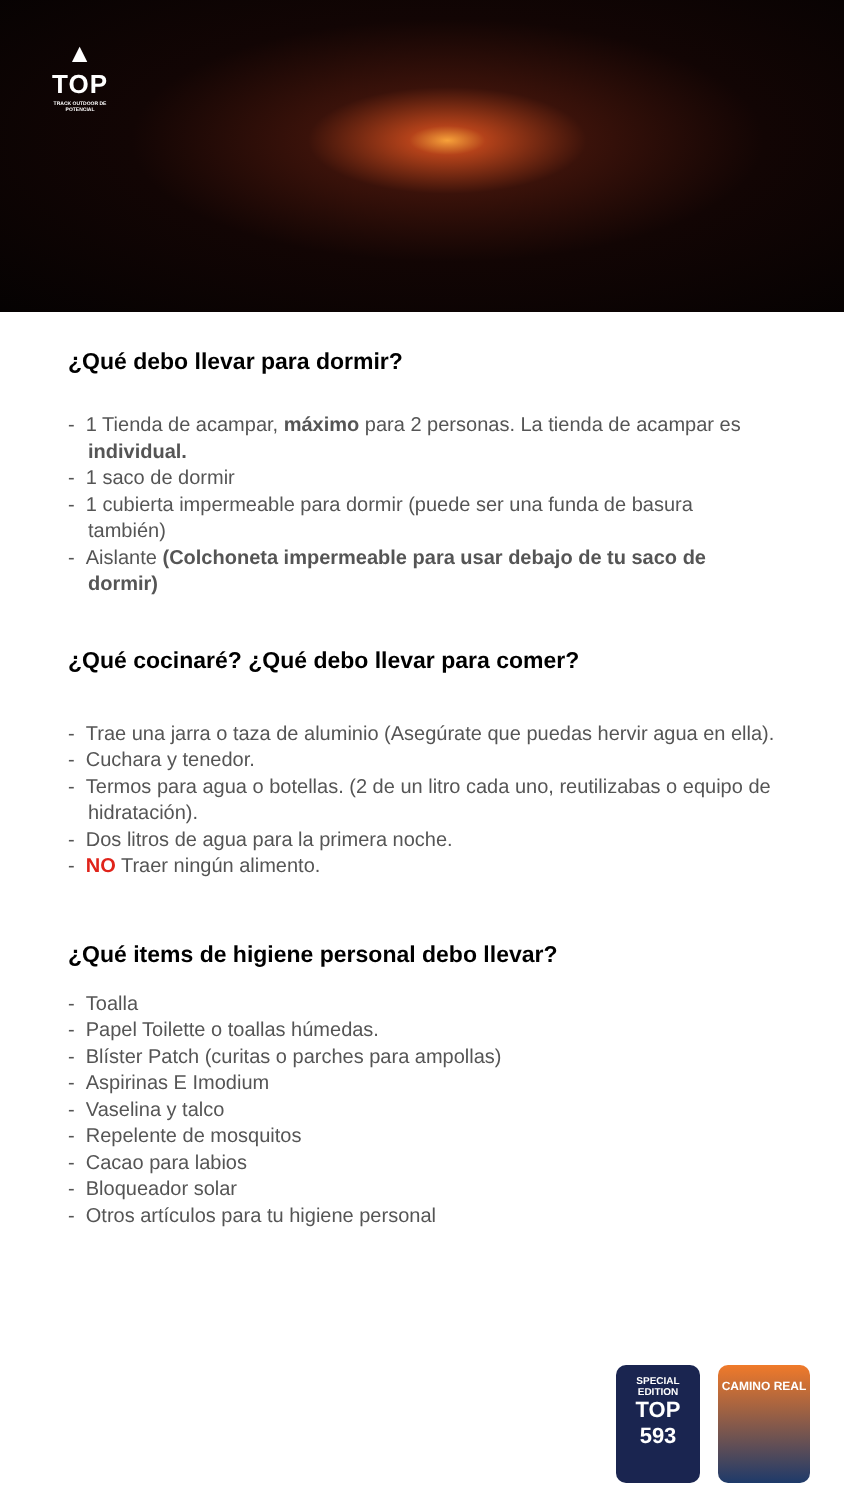▲
TOP
TRACK OUTDOOR DE POTENCIAL
¿Qué debo llevar para dormir?
- 1 Tienda de acampar, máximo para 2 personas. La tienda de acampar es individual.
- 1 saco de dormir
- 1 cubierta impermeable para dormir (puede ser una funda de basura también)
- Aislante (Colchoneta impermeable para usar debajo de tu saco de dormir)
¿Qué cocinaré? ¿Qué debo llevar para comer?
- Trae una jarra o taza de aluminio (Asegúrate que puedas hervir agua en ella).
- Cuchara y tenedor.
- Termos para agua o botellas. (2 de un litro cada uno, reutilizabas o equipo de hidratación).
- Dos litros de agua para la primera noche.
- NO Traer ningún alimento.
¿Qué items de higiene personal debo llevar?
- Toalla
- Papel Toilette o toallas húmedas.
- Blíster Patch (curitas o parches para ampollas)
- Aspirinas E Imodium
- Vaselina y talco
- Repelente de mosquitos
- Cacao para labios
- Bloqueador solar
- Otros artículos para tu higiene personal
SPECIAL EDITION
TOP
593
CAMINO REAL